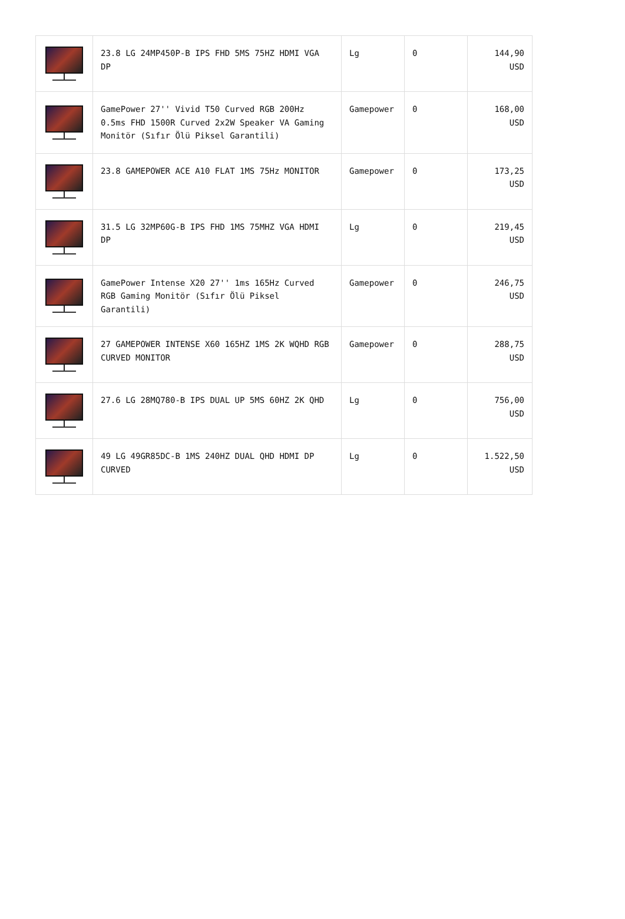| | 23.8 LG 24MP450P-B IPS FHD 5MS 75HZ HDMI VGA DP | Lg | 0 | 144,90 USD |
| | GamePower 27'' Vivid T50 Curved RGB 200Hz 0.5ms FHD 1500R Curved 2x2W Speaker VA Gaming Monitör (Sıfır Ölü Piksel Garantili) | Gamepower | 0 | 168,00 USD |
| | 23.8 GAMEPOWER ACE A10 FLAT 1MS 75Hz MONITOR | Gamepower | 0 | 173,25 USD |
| | 31.5 LG 32MP60G-B IPS FHD 1MS 75MHZ VGA HDMI DP | Lg | 0 | 219,45 USD |
| | GamePower Intense X20 27'' 1ms 165Hz Curved RGB Gaming Monitör (Sıfır Ölü Piksel Garantili) | Gamepower | 0 | 246,75 USD |
| | 27 GAMEPOWER INTENSE X60 165HZ 1MS 2K WQHD RGB CURVED MONITOR | Gamepower | 0 | 288,75 USD |
| | 27.6 LG 28MQ780-B IPS DUAL UP 5MS 60HZ 2K QHD | Lg | 0 | 756,00 USD |
| | 49 LG 49GR85DC-B 1MS 240HZ DUAL QHD HDMI DP CURVED | Lg | 0 | 1.522,50 USD |